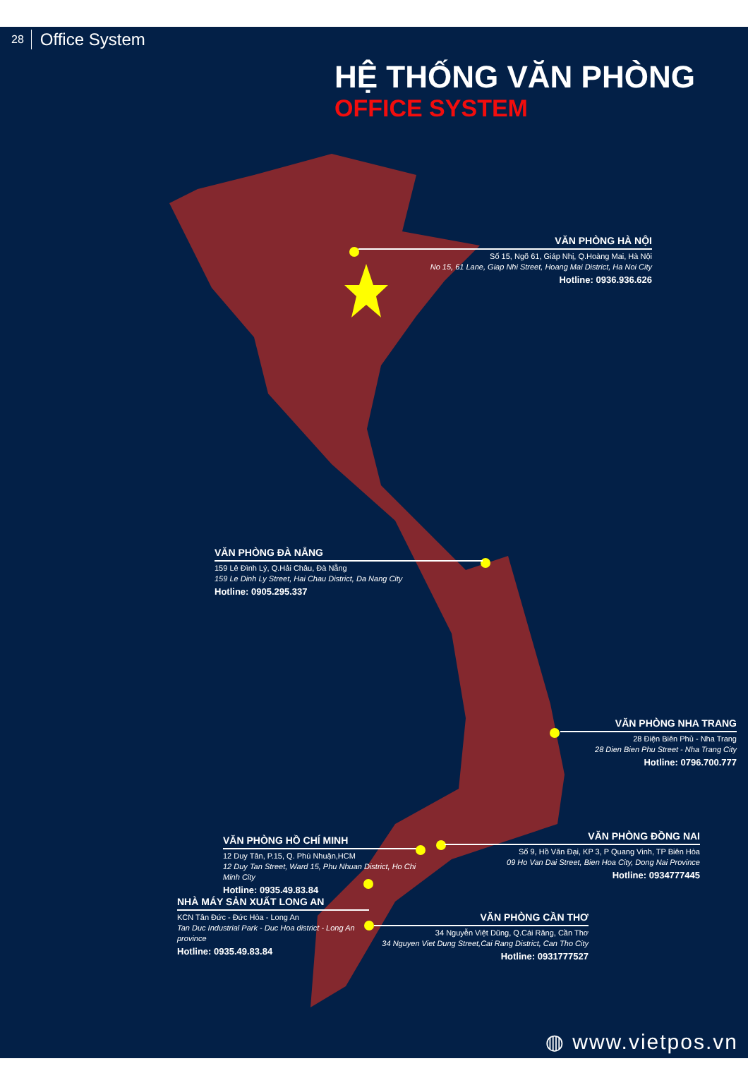28 Office System
HỆ THỐNG VĂN PHÒNG
OFFICE SYSTEM
VĂN PHÒNG HÀ NỘI
Số 15, Ngõ 61, Giáp Nhị, Q.Hoàng Mai, Hà Nội
No 15, 61 Lane, Giap Nhi Street, Hoang Mai District, Ha Noi City
Hotline: 0936.936.626
VĂN PHÒNG ĐÀ NẴNG
159 Lê Đình Lý, Q.Hải Châu, Đà Nẵng
159 Le Dinh Ly Street, Hai Chau District, Da Nang City
Hotline: 0905.295.337
VĂN PHÒNG NHA TRANG
28 Điện Biên Phủ - Nha Trang
28 Dien Bien Phu Street - Nha Trang City
Hotline: 0796.700.777
VĂN PHÒNG HỒ CHÍ MINH
12 Duy Tân, P.15, Q. Phú Nhuận,HCM
12 Duy Tan Street, Ward 15, Phu Nhuan District, Ho Chi Minh City
Hotline: 0935.49.83.84
VĂN PHÒNG ĐỒNG NAI
Số 9, Hồ Văn Đại, KP 3, P Quang Vinh, TP Biên Hòa
09 Ho Van Dai Street, Bien Hoa City, Dong Nai Province
Hotline: 0934777445
NHÀ MÁY SẢN XUẤT LONG AN
KCN Tân Đức - Đức Hòa - Long An
Tan Duc Industrial Park - Duc Hoa district - Long An province
Hotline: 0935.49.83.84
VĂN PHÒNG CẦN THƠ
34 Nguyễn Việt Dũng, Q.Cái Răng, Cần Thơ
34 Nguyen Viet Dung Street,Cai Rang District, Can Tho City
Hotline: 0931777527
◍ www.vietpos.vn